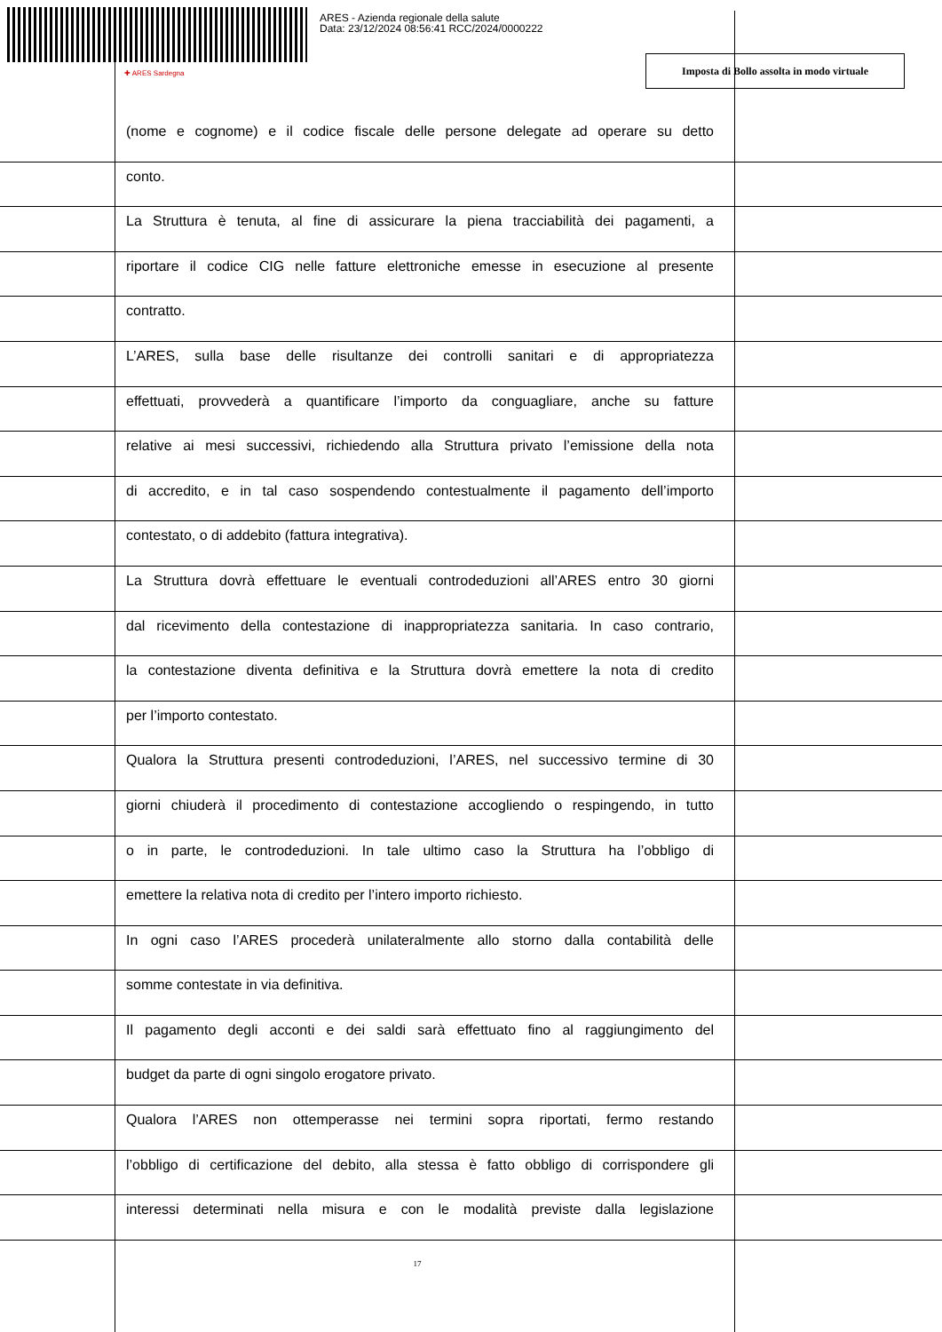ARES - Azienda regionale della salute
Data: 23/12/2024 08:56:41 RCC/2024/0000222
✚ ARES Sardegna
Imposta di Bollo assolta in modo virtuale
(nome e cognome) e il codice fiscale delle persone delegate ad operare su detto
conto.
La Struttura è tenuta, al fine di assicurare la piena tracciabilità dei pagamenti, a
riportare il codice CIG nelle fatture elettroniche emesse in esecuzione al presente
contratto.
L’ARES, sulla base delle risultanze dei controlli sanitari e di appropriatezza
effettuati, provvederà a quantificare l’importo da conguagliare, anche su fatture
relative ai mesi successivi, richiedendo alla Struttura privato l’emissione della nota
di accredito, e in tal caso sospendendo contestualmente il pagamento dell’importo
contestato, o di addebito (fattura integrativa).
La Struttura dovrà effettuare le eventuali controdeduzioni all’ARES entro 30 giorni
dal ricevimento della contestazione di inappropriatezza sanitaria. In caso contrario,
la contestazione diventa definitiva e la Struttura dovrà emettere la nota di credito
per l’importo contestato.
Qualora la Struttura presenti controdeduzioni, l’ARES, nel successivo termine di 30
giorni chiuderà il procedimento di contestazione accogliendo o respingendo, in tutto
o in parte, le controdeduzioni. In tale ultimo caso la Struttura ha l’obbligo di
emettere la relativa nota di credito per l’intero importo richiesto.
In ogni caso l’ARES procederà unilateralmente allo storno dalla contabilità delle
somme contestate in via definitiva.
Il pagamento degli acconti e dei saldi sarà effettuato fino al raggiungimento del
budget da parte di ogni singolo erogatore privato.
Qualora l’ARES non ottemperasse nei termini sopra riportati, fermo restando
l’obbligo di certificazione del debito, alla stessa è fatto obbligo di corrispondere gli
interessi determinati nella misura e con le modalità previste dalla legislazione
17